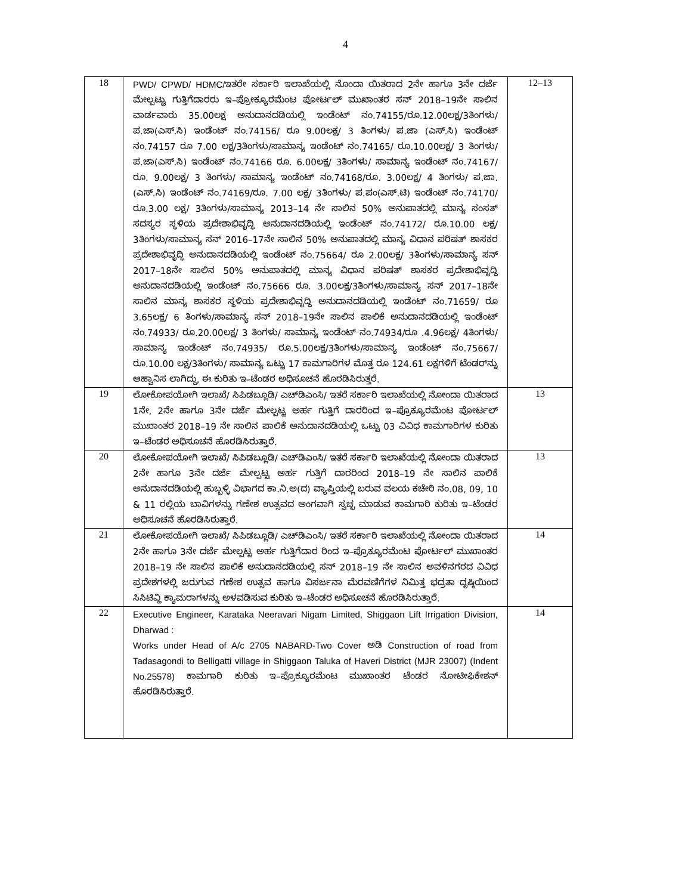4
| 18 | PWD/ CPWD/ HDMC/ ಇತರೇ ಸರ್ಕಾರಿ ಇಲಾಖೆಯಲ್ಲಿ ನೊಂದಾ ಯಿತರಾದ 2ನೇ ಹಾಗೂ 3ನೇ ದರ್ಜೆ ಮೇಲ್ಪಟ್ಟು ಗುತ್ತಿಗೆದಾರರು ಇ–ಪ್ರೋಕ್ಯೂರಮೆಂಟ ಪೋರ್ಟಲ್ ಮುಖಾಂತರ ಸನ್ 2018–19ನೇ ಸಾಲಿನ ವಾರ್ಡವಾರು 35.00ಲಕ್ಷ ಅನುದಾನದಡಿಯಲ್ಲಿ ಇಂಡೆಂಟ್ ನಂ.74155/ರೂ.12.00ಲಕ್ಷ/3ತಿಂಗಳು/ಪ.ಜಾ(ಎಸ್.ಸಿ) ಇಂಡೆಂಟ್ ನಂ.74156/ ರೂ 9.00ಲಕ್ಷ/ 3 ತಿಂಗಳು/ ಪ.ಜಾ (ಎಸ್.ಸಿ) ಇಂಡೆಂಟ್ ನಂ.74157 ರೂ 7.00 ಲಕ್ಷ/3ತಿಂಗಳು/ಸಾಮಾನ್ಯ ಇಂಡೆಂಟ್ ನಂ.74165/ ರೂ.10.00ಲಕ್ಷ/ 3 ತಿಂಗಳು/ಪ.ಜಾ(ಎಸ್.ಸಿ) ಇಂಡೆಂಟ್ ನಂ.74166 ರೂ. 6.00ಲಕ್ಷ/ 3ತಿಂಗಳು/ ಸಾಮಾನ್ಯ ಇಂಡೆಂಟ್ ನಂ.74167/ರೂ. 9.00ಲಕ್ಷ/ 3 ತಿಂಗಳು/ ಸಾಮಾನ್ಯ ಇಂಡೆಂಟ್ ನಂ.74168/ರೂ. 3.00ಲಕ್ಷ/ 4 ತಿಂಗಳು/ ಪ.ಜಾ. (ಎಸ್.ಸಿ) ಇಂಡೆಂಟ್ ನಂ.74169/ರೂ. 7.00 ಲಕ್ಷ/ 3ತಿಂಗಳು/ ಪ.ಪಂ(ಎಸ್.ಟಿ) ಇಂಡೆಂಟ್ ನಂ.74170/ ರೂ.3.00 ಲಕ್ಷ/ 3ತಿಂಗಳು/ಸಾಮಾನ್ಯ 2013–14 ನೇ ಸಾಲಿನ 50% ಅನುಪಾತದಲ್ಲಿ ಮಾನ್ಯ ಸಂಸತ್ ಸದಸ್ಯರ ಸ್ಥಳಿಯ ಪ್ರದೇಶಾಭಿವೃದ್ಧಿ ಅನುದಾನದಡಿಯಲ್ಲಿ ಇಂಡೆಂಟ್ ನಂ.74172/ ರೂ.10.00 ಲಕ್ಷ/ 3ತಿಂಗಳು/ಸಾಮಾನ್ಯ ಸನ್ 2016–17ನೇ ಸಾಲಿನ 50% ಅನುಪಾತದಲ್ಲಿ ಮಾನ್ಯ ವಿಧಾನ ಪರಿಷತ್ ಶಾಸಕರ ಪ್ರದೇಶಾಭಿವೃದ್ಧಿ ಅನುದಾನದಡಿಯಲ್ಲಿ ಇಂಡೆಂಟ್ ನಂ.75664/ ರೂ 2.00ಲಕ್ಷ/ 3ತಿಂಗಳು/ಸಾಮಾನ್ಯ ಸನ್ 2017–18ನೇ ಸಾಲಿನ 50% ಅನುಪಾತದಲ್ಲಿ ಮಾನ್ಯ ವಿಧಾನ ಪರಿಷತ್ ಶಾಸಕರ ಪ್ರದೇಶಾಭಿವೃದ್ಧಿ ಅನುದಾನದಡಿಯಲ್ಲಿ ಇಂಡೆಂಟ್ ನಂ.75666 ರೂ. 3.00ಲಕ್ಷ/3ತಿಂಗಳು/ಸಾಮಾನ್ಯ ಸನ್ 2017–18ನೇ ಸಾಲಿನ ಮಾನ್ಯ ಶಾಸಕರ ಸ್ಥಳಿಯ ಪ್ರದೇಶಾಭಿವೃದ್ಧಿ ಅನುದಾನದಡಿಯಲ್ಲಿ ಇಂಡೆಂಟ್ ನಂ.71659/ ರೂ 3.65ಲಕ್ಷ/ 6 ತಿಂಗಳು/ಸಾಮಾನ್ಯ ಸನ್ 2018–19ನೇ ಸಾಲಿನ ಪಾಲಿಕೆ ಅನುದಾನದಡಿಯಲ್ಲಿ ಇಂಡೆಂಟ್ ನಂ.74933/ ರೂ.20.00ಲಕ್ಷ/ 3 ತಿಂಗಳು/ ಸಾಮಾನ್ಯ ಇಂಡೆಂಟ್ ನಂ.74934/ರೂ .4.96ಲಕ್ಷ/ 4ತಿಂಗಳು/ಸಾಮಾನ್ಯ ಇಂಡೆಂಟ್ ನಂ.74935/ ರೂ.5.00ಲಕ್ಷ/3ತಿಂಗಳು/ಸಾಮಾನ್ಯ ಇಂಡೆಂಟ್ ನಂ.75667/ ರೂ.10.00 ಲಕ್ಷ/3ತಿಂಗಳು/ ಸಾಮಾನ್ಯ ಒಟ್ಟು 17 ಕಾಮಗಾರಿಗಳ ಮೊತ್ತ ರೂ 124.61 ಲಕ್ಷಗಳಿಗೆ ಟೆಂಡರ್‌ನ್ನು ಆಹ್ವಾನಿಸ ಲಾಗಿದ್ದು, ಈ ಕುರಿತು ಇ–ಟೆಂಡರ ಅಧಿಸೂಚನೆ ಹೊರಡಿಸಿರುತ್ತರೆ. | 12–13 |
| 19 | ಲೋಕೋಪಯೋಗಿ ಇಲಾಖೆ/ ಸಿಪಿಡಬ್ಲೂಡಿ/ ಎಚ್‌ಡಿಎಂಸಿ/ ಇತರೆ ಸರ್ಕಾರಿ ಇಲಾಖೆಯಲ್ಲಿ ನೋಂದಾ ಯಿತರಾದ 1ನೇ, 2ನೇ ಹಾಗೂ 3ನೇ ದರ್ಜೆ ಮೇಲ್ಪಟ್ಟ ಅರ್ಹ ಗುತ್ತಿಗೆ ದಾರರಿಂದ ಇ–ಪ್ರೊಕ್ಯೂರಮೆಂಟ ಪೋರ್ಟಲ್ ಮುಖಾಂತರ 2018–19 ನೇ ಸಾಲಿನ ಪಾಲಿಕೆ ಅನುದಾನದಡಿಯಲ್ಲಿ ಒಟ್ಟು 03 ವಿವಿಧ ಕಾಮಗಾರಿಗಳ ಕುರಿತು ಇ–ಟೆಂಡರ ಅಧಿಸೂಚನೆ ಹೊರಡಿಸಿರುತ್ತಾರೆ. | 13 |
| 20 | ಲೋಕೋಪಯೋಗಿ ಇಲಾಖೆ/ ಸಿಪಿಡಬ್ಲೂಡಿ/ ಎಚ್‌ಡಿಎಂಸಿ/ ಇತರೆ ಸರ್ಕಾರಿ ಇಲಾಖೆಯಲ್ಲಿ ನೋಂದಾ ಯಿತರಾದ 2ನೇ ಹಾಗೂ 3ನೇ ದರ್ಜೆ ಮೇಲ್ಪಟ್ಟ ಅರ್ಹ ಗುತ್ತಿಗೆ ದಾರರಿಂದ 2018–19 ನೇ ಸಾಲಿನ ಪಾಲಿಕೆ ಅನುದಾನದಡಿಯಲ್ಲಿ ಹುಬ್ಬಳ್ಳಿ ವಿಭಾಗದ ಕಾ.ನಿ.ಅ(ದ) ವ್ಯಾಪ್ತಿಯಲ್ಲಿ ಬರುವ ವಲಯ ಕಚೇರಿ ನಂ.08, 09, 10 & 11 ರಲ್ಲಿಯ ಬಾವಿಗಳನ್ನು ಗಣೇಶ ಉತ್ಸವದ ಅಂಗವಾಗಿ ಸ್ವಚ್ಛ ಮಾಡುವ ಕಾಮಗಾರಿ ಕುರಿತು ಇ–ಟೆಂಡರ ಅಧಿಸೂಚನೆ ಹೊರಡಿಸಿರುತ್ತಾರೆ. | 13 |
| 21 | ಲೋಕೋಪಯೋಗಿ ಇಲಾಖೆ/ ಸಿಪಿಡಬ್ಲೂಡಿ/ ಎಚ್‌ಡಿಎಂಸಿ/ ಇತರೆ ಸರ್ಕಾರಿ ಇಲಾಖೆಯಲ್ಲಿ ನೋಂದಾ ಯಿತರಾದ 2ನೇ ಹಾಗೂ 3ನೇ ದರ್ಜೆ ಮೇಲ್ಪಟ್ಟ ಅರ್ಹ ಗುತ್ತಿಗೆದಾರ ರಿಂದ ಇ–ಪ್ರೊಕ್ಯೂರಮೆಂಟ ಪೋರ್ಟಲ್ ಮುಖಾಂತರ 2018–19 ನೇ ಸಾಲಿನ ಪಾಲಿಕೆ ಅನುದಾನದಡಿಯಲ್ಲಿ ಸನ್ 2018–19 ನೇ ಸಾಲಿನ ಅವಳಿನಗರದ ವಿವಿಧ ಪ್ರದೇಶಗಳಲ್ಲಿ ಜರುಗುವ ಗಣೇಶ ಉತ್ಸವ ಹಾಗೂ ವಿಸರ್ಜನಾ ಮೆರವಣಿಗೆಗಳ ನಿಮಿತ್ತ ಭದ್ರತಾ ದೃಷ್ಠಿಯಿಂದ ಸಿಸಿಟಿವ್ಹಿ ಕ್ಯಾಮರಾಗಳನ್ನು ಅಳವಡಿಸುವ ಕುರಿತು ಇ–ಟೆಂಡರ ಅಧಿಸೂಚನೆ ಹೊರಡಿಸಿರುತ್ತಾರೆ. | 14 |
| 22 | Executive Engineer, Karataka Neeravari Nigam Limited, Shiggaon Lift Irrigation Division, Dharwad : Works under Head of A/c 2705 NABARD-Two Cover ಅಡಿ Construction of road from Tadasagondi to Belligatti village in Shiggaon Taluka of Haveri District (MJR 23007) (Indent No.25578) ಕಾಮಗಾರಿ ಕುರಿತು ಇ–ಪ್ರೊಕ್ಯೂರಮೆಂಟ ಮುಖಾಂತರ ಟೆಂಡರ ನೋಟೀಫಿಕೇಶನ್ ಹೊರಡಿಸಿರುತ್ತಾರೆ. | 14 |